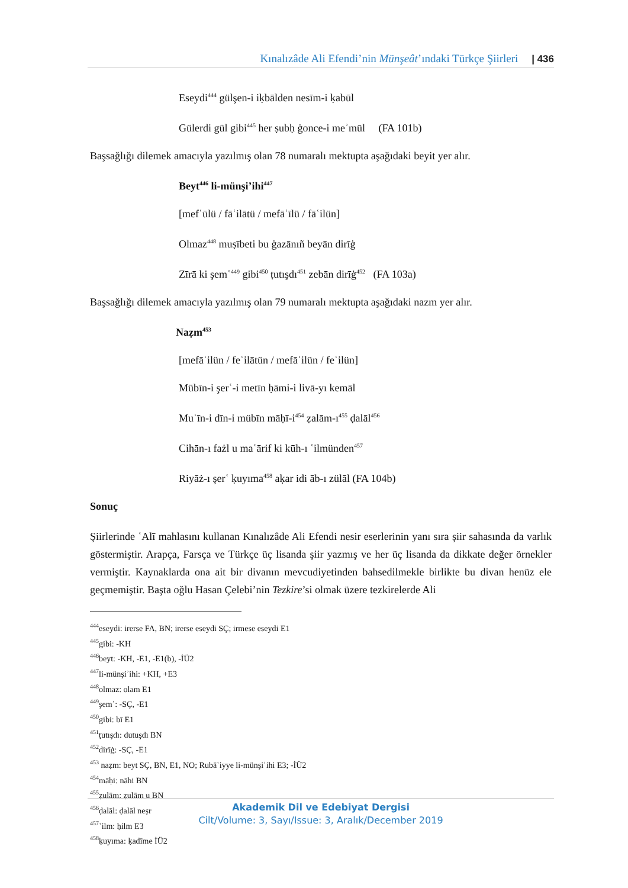Kınalızâde Ali Efendi’nin Münşeât’ındaki Türkçe Şiirleri | 436
Eseydi<sup>444</sup> gülşen-i iḳbālden nesīm-i ḳabūl
Gülerdi gül gibi<sup>445</sup> her ṣubḥ ġonce-i meʾmūl (FA 101b)
Başsağlığı dilemek amacıyla yazılmış olan 78 numaralı mektupta aşağıdaki beyit yer alır.
Beyt<sup>446</sup> li-münşi’ihi<sup>447</sup>
[mefʿūlü / fāʿilātü / mefāʿīlü / fāʿilün]
Olmaz<sup>448</sup> muṣībeti bu ġazānıñ beyān dirīġ
Zīrā ki şemʿ<sup>449</sup> gibi<sup>450</sup> ṭutışdı<sup>451</sup> zebān dirīġ<sup>452</sup> (FA 103a)
Başsağlığı dilemek amacıyla yazılmış olan 79 numaralı mektupta aşağıdaki nazm yer alır.
Naẓm<sup>453</sup>
[mefāʿilün / feʿilātün / mefāʿilün / feʿilün]
Mübīn-i şerʿ-i metīn ḥāmi-i livā-yı kemāl
Muʿīn-i dīn-i mübīn māḥī-i<sup>454</sup> ẓalām-ı<sup>455</sup> ḍalāl<sup>456</sup>
Cihān-ı fażl u maʿārif ki kūh-ı ʿilmünden<sup>457</sup>
Riyāż-ı şerʿ ḳuyıma<sup>458</sup> aḳar idi āb-ı zülāl (FA 104b)
Sonuç
Şiirlerinde ʿAlī mahlasını kullanan Kınalızâde Ali Efendi nesir eserlerinin yanı sıra şiir sahasında da varlık göstermiştir. Arapça, Farsça ve Türkçe üç lisanda şiir yazmış ve her üç lisanda da dikkate değer örnekler vermiştir. Kaynaklarda ona ait bir divanın mevcudiyetinden bahsedilmekle birlikte bu divan henüz ele geçmemiştir. Başta oğlu Hasan Çelebi’nin Tezkire’si olmak üzere tezkirelerde Ali
<sup>444</sup> eseydi: irerse FA, BN; irerse eseydi SÇ; irmese eseydi E1
<sup>445</sup> gibi: -KH
<sup>446</sup> beyt: -KH, -E1, -E1(b), -İÜ2
<sup>447</sup> li-münşiʾihi: +KH, +E3
<sup>448</sup> olmaz: olam E1
<sup>449</sup> şemʿ: -SÇ, -E1
<sup>450</sup> gibi: bī E1
<sup>451</sup> ṭutışdı: dutuşdı BN
<sup>452</sup> dirīġ: -SÇ, -E1
<sup>453</sup> naẓm: beyt SÇ, BN, E1, NO; Rubāʿiyye li-münşiʾihi E3; -İÜ2
<sup>454</sup> māḥi: nāhi BN
<sup>455</sup> ẓulām: ẓulām u BN
<sup>456</sup> ḍalāl: ḍalāl neṣr
<sup>457</sup> ʿilm: ḥilm E3
<sup>458</sup> ḳuyıma: ḳadīme İÜ2
Akademik Dil ve Edebiyat Dergisi
Cilt/Volume: 3, Sayı/Issue: 3, Aralık/December 2019